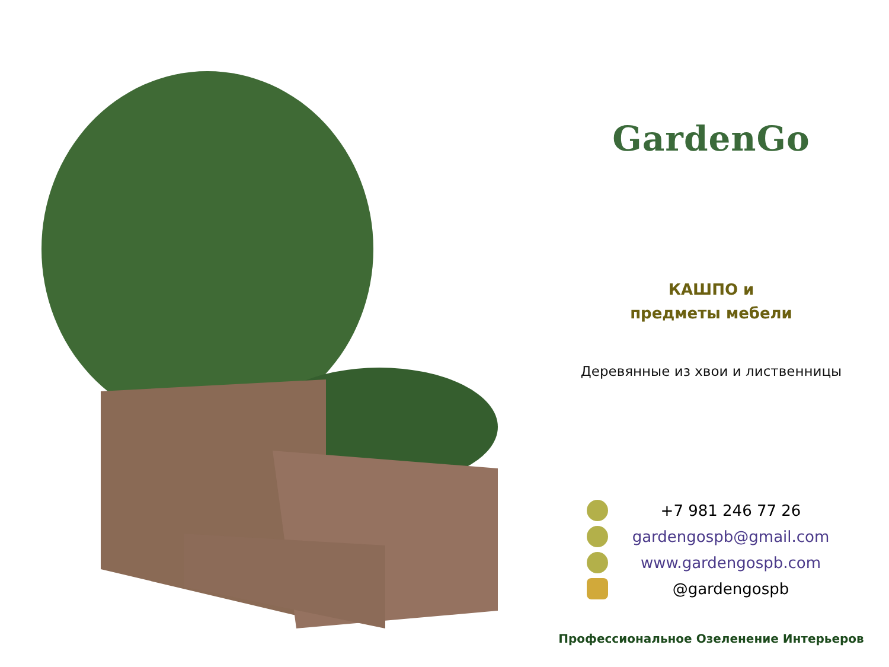GardenGo
КАШПО и
предметы мебели
Деревянные из хвои и лиственницы
+7 981 246 77 26
gardengospb@gmail.com
www.gardengospb.com
@gardengospb
Профессиональное Озеленение Интерьеров